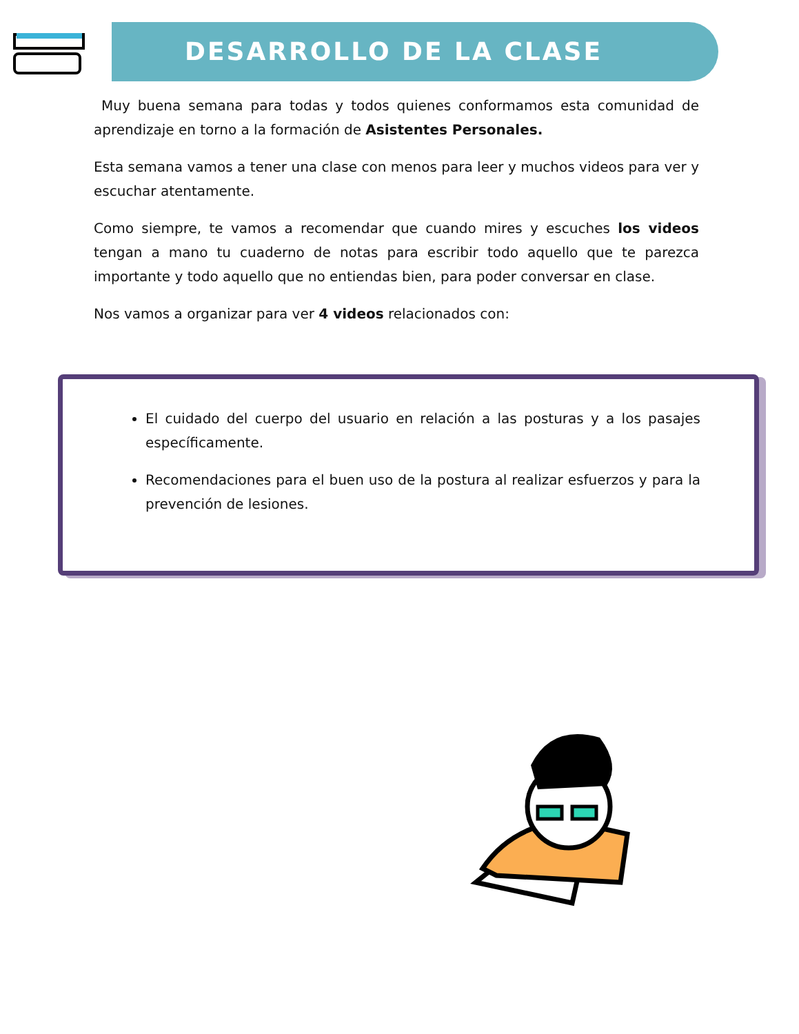DESARROLLO DE LA CLASE
Muy buena semana para todas y todos quienes conformamos esta comunidad de aprendizaje en torno a la formación de Asistentes Personales.
Esta semana vamos a tener una clase con menos para leer y muchos videos para ver y escuchar atentamente.
Como siempre, te vamos a recomendar que cuando mires y escuches los videos tengan a mano tu cuaderno de notas para escribir todo aquello que te parezca importante y todo aquello que no entiendas bien, para poder conversar en clase.
Nos vamos a organizar para ver 4 videos relacionados con:
El cuidado del cuerpo del usuario en relación a las posturas y a los pasajes específicamente.
Recomendaciones para el buen uso de la postura al realizar esfuerzos y para la prevención de lesiones.